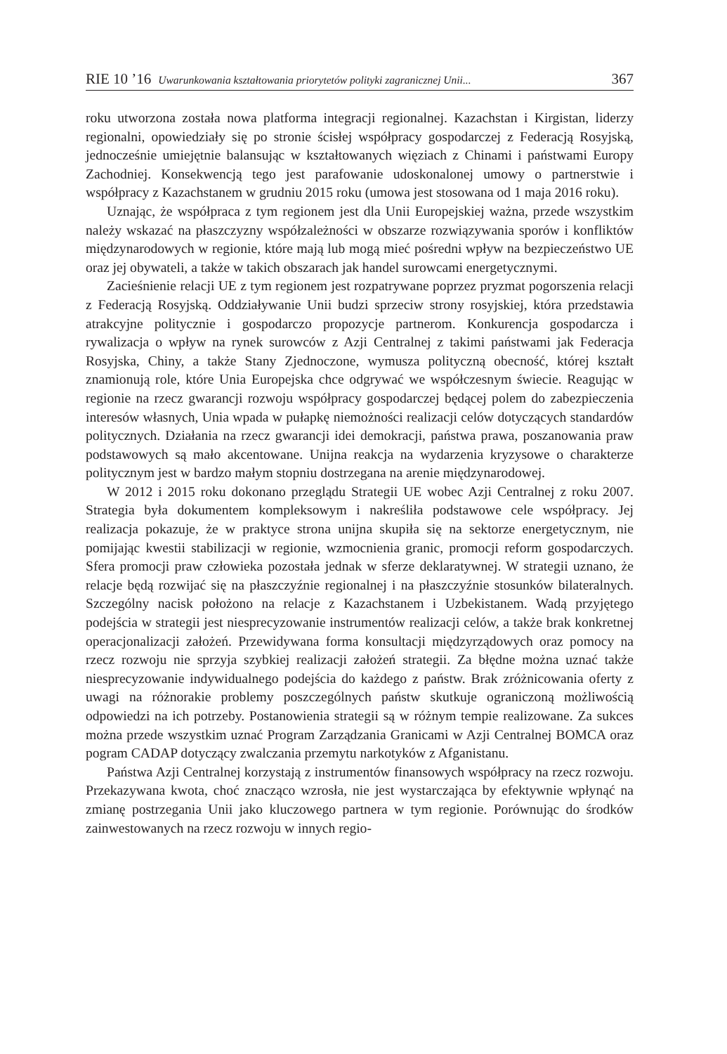RIE 10 ’16 Uwarunkowania kształtowania priorytetów polityki zagranicznej Unii... 367
roku utworzona została nowa platforma integracji regionalnej. Kazachstan i Kirgistan, liderzy regionalni, opowiedziały się po stronie ścisłej współpracy gospodarczej z Federacją Rosyjską, jednocześnie umiejętnie balansując w kształtowanych więziach z Chinami i państwami Europy Zachodniej. Konsekwencją tego jest parafowanie udoskonalonej umowy o partnerstwie i współpracy z Kazachstanem w grudniu 2015 roku (umowa jest stosowana od 1 maja 2016 roku).
Uznając, że współpraca z tym regionem jest dla Unii Europejskiej ważna, przede wszystkim należy wskazać na płaszczyzny współzależności w obszarze rozwiązywania sporów i konfliktów międzynarodowych w regionie, które mają lub mogą mieć pośredni wpływ na bezpieczeństwo UE oraz jej obywateli, a także w takich obszarach jak handel surowcami energetycznymi.
Zacieśnienie relacji UE z tym regionem jest rozpatrywane poprzez pryzmat pogorszenia relacji z Federacją Rosyjską. Oddziaływanie Unii budzi sprzeciw strony rosyjskiej, która przedstawia atrakcyjne politycznie i gospodarczo propozycje partnerom. Konkurencja gospodarcza i rywalizacja o wpływ na rynek surowców z Azji Centralnej z takimi państwami jak Federacja Rosyjska, Chiny, a także Stany Zjednoczone, wymusza polityczną obecność, której kształt znamionują role, które Unia Europejska chce odgrywać we współczesnym świecie. Reagując w regionie na rzecz gwarancji rozwoju współpracy gospodarczej będącej polem do zabezpieczenia interesów własnych, Unia wpada w pułapkę niemożności realizacji celów dotyczących standardów politycznych. Działania na rzecz gwarancji idei demokracji, państwa prawa, poszanowania praw podstawowych są mało akcentowane. Unijna reakcja na wydarzenia kryzysowe o charakterze politycznym jest w bardzo małym stopniu dostrzegana na arenie międzynarodowej.
W 2012 i 2015 roku dokonano przeglądu Strategii UE wobec Azji Centralnej z roku 2007. Strategia była dokumentem kompleksowym i nakreśliła podstawowe cele współpracy. Jej realizacja pokazuje, że w praktyce strona unijna skupiła się na sektorze energetycznym, nie pomijając kwestii stabilizacji w regionie, wzmocnienia granic, promocji reform gospodarczych. Sfera promocji praw człowieka pozostała jednak w sferze deklaratywnej. W strategii uznano, że relacje będą rozwijać się na płaszczyźnie regionalnej i na płaszczyźnie stosunków bilateralnych. Szczególny nacisk położono na relacje z Kazachstanem i Uzbekistanem. Wadą przyjętego podejścia w strategii jest niesprecyzowanie instrumentów realizacji celów, a także brak konkretnej operacjonalizacji założeń. Przewidywana forma konsultacji międzyrządowych oraz pomocy na rzecz rozwoju nie sprzyja szybkiej realizacji założeń strategii. Za błędne można uznać także niesprecyzowanie indywidualnego podejścia do każdego z państw. Brak zróżnicowania oferty z uwagi na różnorakie problemy poszczególnych państw skutkuje ograniczoną możliwością odpowiedzi na ich potrzeby. Postanowienia strategii są w różnym tempie realizowane. Za sukces można przede wszystkim uznać Program Zarządzania Granicami w Azji Centralnej BOMCA oraz pogram CADAP dotyczący zwalczania przemytu narkotyków z Afganistanu.
Państwa Azji Centralnej korzystają z instrumentów finansowych współpracy na rzecz rozwoju. Przekazywana kwota, choć znacząco wzrosła, nie jest wystarczająca by efektywnie wpłynąć na zmianę postrzegania Unii jako kluczowego partnera w tym regionie. Porównując do środków zainwestowanych na rzecz rozwoju w innych regio-